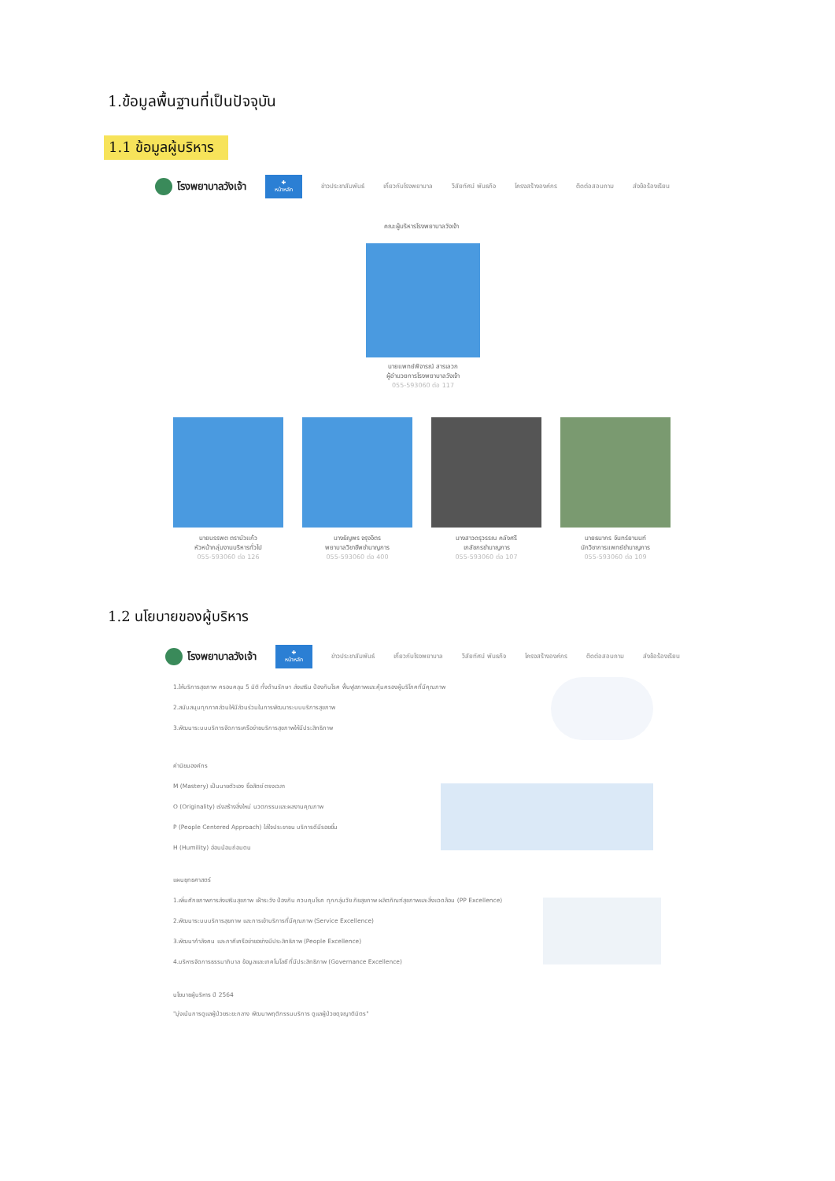1.ข้อมูลพื้นฐานที่เป็นปัจจุบัน
1.1 ข้อมูลผู้บริหาร
โรงพยาบาลวังเจ้า
✚
หน้าหลัก
ข่าวประชาสัมพันธ์ เกี่ยวกับโรงพยาบาล วิสัยทัศน์ พันธกิจ โครงสร้างองค์กร ติดต่อสอบถาม ส่งข้อร้องเรียน
คณะผู้บริหารโรงพยาบาลวังเจ้า
นายแพทย์พิจารณ์ สารเลวก
ผู้อำนวยการโรงพยาบาลวังเจ้า
055-593060 ต่อ 117
นายบรรพต ตราบัวแก้ว
หัวหน้ากลุ่มงานบริหารทั่วไป
055-593060 ต่อ 126
นางธัญพร จรุงจิตร
พยาบาลวิชาชีพชำนาญการ
055-593060 ต่อ 400
นางสาวดรุวรรณ คลังศรี
เภสัชกรชำนาญการ
055-593060 ต่อ 107
นายธนากร จันทร์ยานนท์
นักวิชาการแพทย์ชำนาญการ
055-593060 ต่อ 109
1.2 นโยบายของผู้บริหาร
โรงพยาบาลวังเจ้า
✚
หน้าหลัก
ข่าวประชาสัมพันธ์ เกี่ยวกับโรงพยาบาล วิสัยทัศน์ พันธกิจ โครงสร้างองค์กร ติดต่อสอบถาม ส่งข้อร้องเรียน
1.ให้บริการสุขภาพ ครอบคลุม 5 มิติ ทั้งด้านรักษา ส่งเสริม ป้องกันโรค ฟื้นฟูสภาพและคุ้มครองผู้บริโภคที่มีคุณภาพ
2.สนับสนุนทุกภาคส่วนให้มีส่วนร่วมในการพัฒนาระบบบริการสุขภาพ
3.พัฒนาระบบบริการจัดการเครือข่ายบริการสุขภาพให้มีประสิทธิภาพ
ค่านิยมองค์กร
M (Mastery) เป็นนายตัวเอง ซื่อสัตย์ ตรงเวลา
O (Originality) เร่งสร้างสิ่งใหม่ นวตกรรมและผลงานคุณภาพ
P (People Centered Approach) ใส่ใจประชาชน บริการดีมีรอยยิ้ม
H (Humility) อ่อนน้อมถ่อมตน
แผนยุทธศาสตร์
1.เพิ่มศักยภาพการส่งเสริมสุขภาพ เฝ้าระวัง ป้องกัน ควบคุมโรค ทุกกลุ่มวัย ภัยสุขภาพ ผลิตภัณฑ์สุขภาพและสิ่งแวดล้อม (PP Excellence)
2.พัฒนาระบบบริการสุขภาพ และการเข้าบริการที่มีคุณภาพ (Service Excellence)
3.พัฒนากำลังคน และภาคีเครือข่ายอย่างมีประสิทธิภาพ (People Excellence)
4.บริหารจัดการธรรมาภิบาล ข้อมูลและเทคโนโลยี ที่มีประสิทธิภาพ (Governance Excellence)
นโยบายผู้บริหาร ปี 2564
"มุ่งเน้นการดูแลผู้ป่วยระยะกลาง พัฒนาพฤติกรรมบริการ ดูแลผู้ป่วยดุจญาติมิตร"